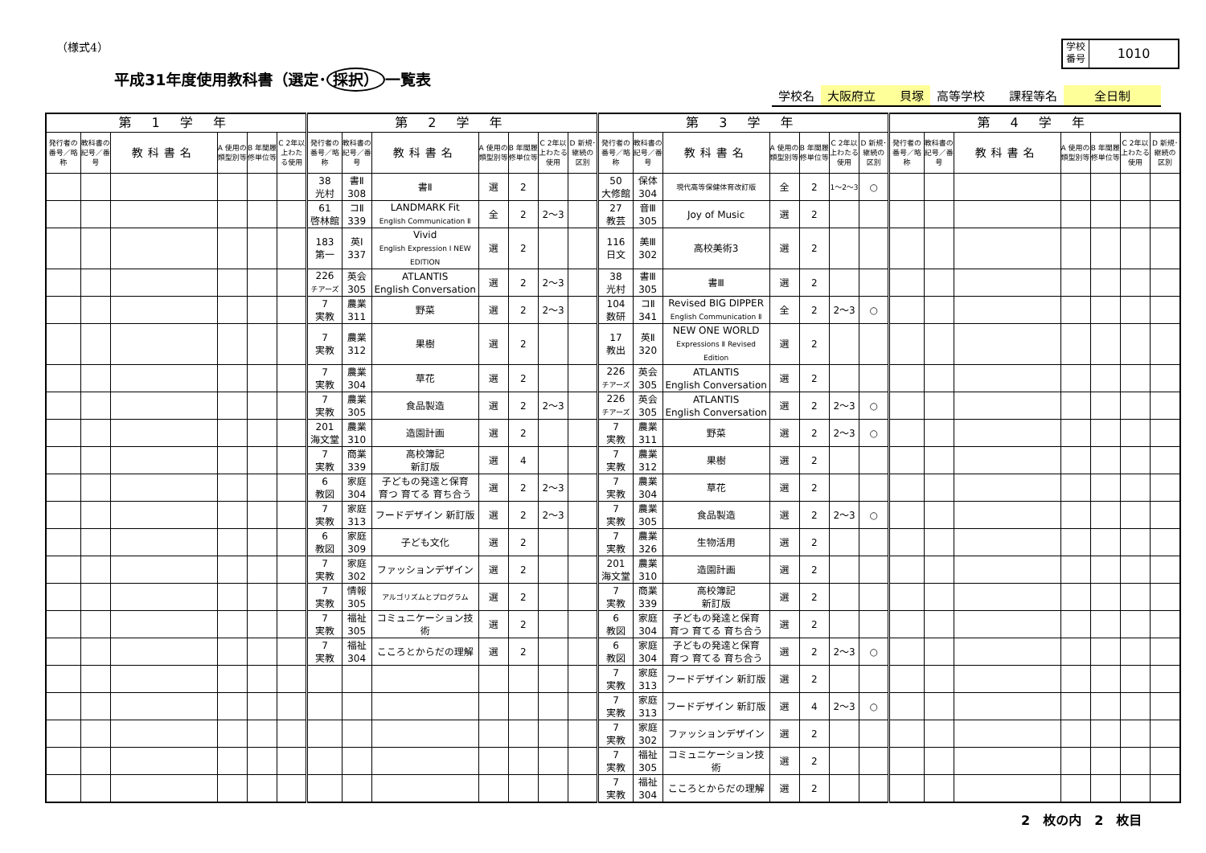（様式4）
平成31年度使用教科書（選定･ 採択） 一覧表
学校
番号
1010
学校名 大阪府立　　貝塚 高等学校　　課程等名　　全日制　　
| 第 1 学 年 | | | | | | 第 2 学 年 | | | | | | | 第 3 学 年 | | | | | | | 第 4 学 年 | | | | | | |
| --- | --- | --- | --- | --- | --- | --- | --- | --- | --- | --- | --- | --- | --- | --- | --- | --- | --- | --- | --- | --- | --- | --- | --- | --- | --- | --- |
| 発行者の番号／略称 | 教科書の記号／番号 | 教科書名 | A 使用の類型別等 | B 年間履修単位等 | C 2年以上わたる使用 | 発行者の番号／略称 | 教科書の記号／番号 | 教科書名 | A 使用の類型別等 | B 年間履修単位等 | C 2年以上わたる使用 | D 新規･継続の区別 | 発行者の番号／略称 | 教科書の記号／番号 | 教科書名 | A 使用の類型別等 | B 年間履修単位等 | C 2年以上わたる使用 | D 新規･継続の区別 | 発行者の番号／略称 | 教科書の記号／番号 | 教科書名 | A 使用の類型別等 | B 年間履修単位等 | C 2年以上わたる使用 | D 新規･継続の区別 |
| | | | | | | 38 光村 | 書Ⅱ 308 | 書Ⅱ | 選 | 2 | | | 50 大修館 | 保体 304 | 現代高等保健体育改訂版 | 全 | 2 | 1～2～3 | ○ | | | | | | | |
| | | | | | | 61 啓林館 | コⅡ 339 | LANDMARK Fit English Communication Ⅱ | 全 | 2 | 2～3 | | 27 教芸 | 音Ⅲ 305 | Joy of Music | 選 | 2 | | | | | | | | | |
| | | | | | | 183 第一 | 英Ⅰ 337 | Vivid English Expression Ⅰ NEW EDITION | 選 | 2 | | | 116 日文 | 美Ⅲ 302 | 高校美術3 | 選 | 2 | | | | | | | | | |
| | | | | | | 226 チアーズ | 英会 305 | ATLANTIS English Conversation | 選 | 2 | 2～3 | | 38 光村 | 書Ⅲ 305 | 書Ⅲ | 選 | 2 | | | | | | | | | |
| | | | | | | 7 実教 | 農業 311 | 野菜 | 選 | 2 | 2～3 | | 104 数研 | コⅡ 341 | Revised BIG DIPPER English Communication Ⅱ | 全 | 2 | 2～3 | ○ | | | | | | | |
| | | | | | | 7 実教 | 農業 312 | 果樹 | 選 | 2 | | | 17 教出 | 英Ⅱ 320 | NEW ONE WORLD Expressions Ⅱ Revised Edition | 選 | 2 | | | | | | | | | |
| | | | | | | 7 実教 | 農業 304 | 草花 | 選 | 2 | | | 226 チアーズ | 英会 305 | ATLANTIS English Conversation | 選 | 2 | | | | | | | | | |
| | | | | | | 7 実教 | 農業 305 | 食品製造 | 選 | 2 | 2～3 | | 226 チアーズ | 英会 305 | ATLANTIS English Conversation | 選 | 2 | 2～3 | ○ | | | | | | | |
| | | | | | | 201 海文堂 | 農業 310 | 造園計画 | 選 | 2 | | | 7 実教 | 農業 311 | 野菜 | 選 | 2 | 2～3 | ○ | | | | | | | |
| | | | | | | 7 実教 | 商業 339 | 高校簿記 新訂版 | 選 | 4 | | | 7 実教 | 農業 312 | 果樹 | 選 | 2 | | | | | | | | | |
| | | | | | | 6 教図 | 家庭 304 | 子どもの発達と保育 育つ 育てる 育ち合う | 選 | 2 | 2～3 | | 7 実教 | 農業 304 | 草花 | 選 | 2 | | | | | | | | | |
| | | | | | | 7 実教 | 家庭 313 | フードデザイン 新訂版 | 選 | 2 | 2～3 | | 7 実教 | 農業 305 | 食品製造 | 選 | 2 | 2～3 | ○ | | | | | | | |
| | | | | | | 6 教図 | 家庭 309 | 子ども文化 | 選 | 2 | | | 7 実教 | 農業 326 | 生物活用 | 選 | 2 | | | | | | | | | |
| | | | | | | 7 実教 | 家庭 302 | ファッションデザイン | 選 | 2 | | | 201 海文堂 | 農業 310 | 造園計画 | 選 | 2 | | | | | | | | | |
| | | | | | | 7 実教 | 情報 305 | アルゴリズムとプログラム | 選 | 2 | | | 7 実教 | 商業 339 | 高校簿記 新訂版 | 選 | 2 | | | | | | | | | |
| | | | | | | 7 実教 | 福祉 305 | コミュニケーション技術 | 選 | 2 | | | 6 教図 | 家庭 304 | 子どもの発達と保育 育つ 育てる 育ち合う | 選 | 2 | | | | | | | | | |
| | | | | | | 7 実教 | 福祉 304 | こころとからだの理解 | 選 | 2 | | | 6 教図 | 家庭 304 | 子どもの発達と保育 育つ 育てる 育ち合う | 選 | 2 | 2～3 | ○ | | | | | | | |
| | | | | | | | | | | | | | 7 実教 | 家庭 313 | フードデザイン 新訂版 | 選 | 2 | | | | | | | | | |
| | | | | | | | | | | | | | 7 実教 | 家庭 313 | フードデザイン 新訂版 | 選 | 4 | 2～3 | ○ | | | | | | | |
| | | | | | | | | | | | | | 7 実教 | 家庭 302 | ファッションデザイン | 選 | 2 | | | | | | | | | |
| | | | | | | | | | | | | | 7 実教 | 福祉 305 | コミュニケーション技術 | 選 | 2 | | | | | | | | | |
| | | | | | | | | | | | | | 7 実教 | 福祉 304 | こころとからだの理解 | 選 | 2 | | | | | | | | | |
2　枚の内　2　枚目